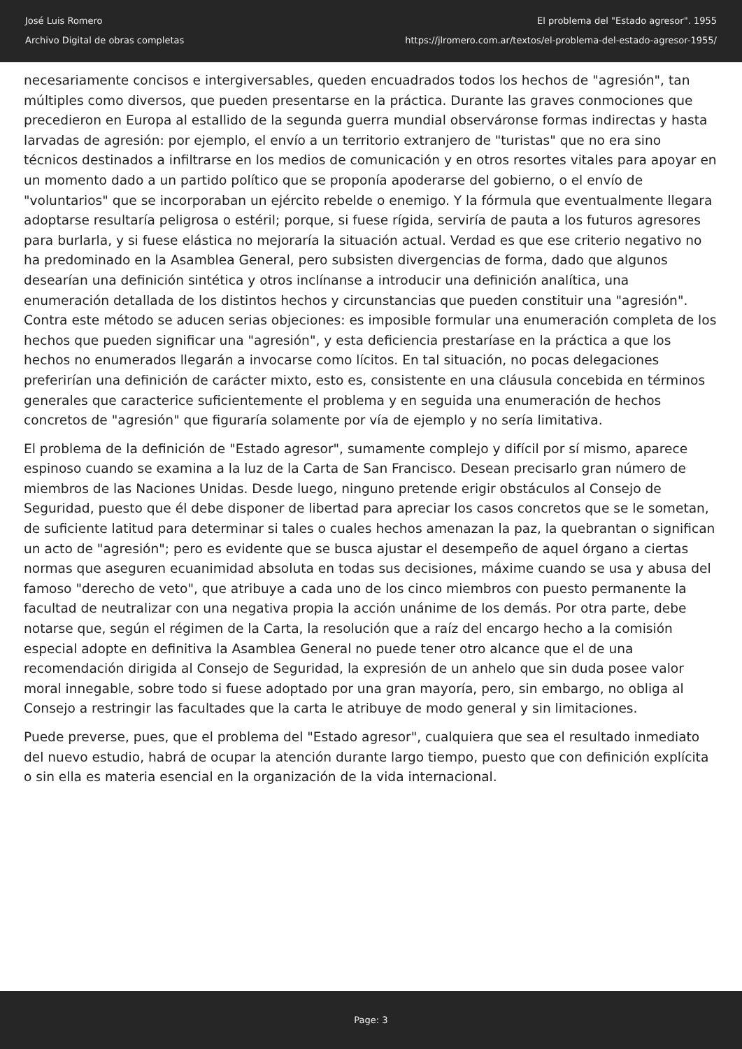José Luis Romero
Archivo Digital de obras completas
El problema del "Estado agresor". 1955
https://jlromero.com.ar/textos/el-problema-del-estado-agresor-1955/
necesariamente concisos e intergiversables, queden encuadrados todos los hechos de "agresión", tan múltiples como diversos, que pueden presentarse en la práctica. Durante las graves conmociones que precedieron en Europa al estallido de la segunda guerra mundial observáronse formas indirectas y hasta larvadas de agresión: por ejemplo, el envío a un territorio extranjero de "turistas" que no era sino técnicos destinados a infiltrarse en los medios de comunicación y en otros resortes vitales para apoyar en un momento dado a un partido político que se proponía apoderarse del gobierno, o el envío de "voluntarios" que se incorporaban un ejército rebelde o enemigo. Y la fórmula que eventualmente llegara adoptarse resultaría peligrosa o estéril; porque, si fuese rígida, serviría de pauta a los futuros agresores para burlarla, y si fuese elástica no mejoraría la situación actual. Verdad es que ese criterio negativo no ha predominado en la Asamblea General, pero subsisten divergencias de forma, dado que algunos desearían una definición sintética y otros inclínanse a introducir una definición analítica, una enumeración detallada de los distintos hechos y circunstancias que pueden constituir una "agresión". Contra este método se aducen serias objeciones: es imposible formular una enumeración completa de los hechos que pueden significar una "agresión", y esta deficiencia prestaríase en la práctica a que los hechos no enumerados llegarán a invocarse como lícitos. En tal situación, no pocas delegaciones preferirían una definición de carácter mixto, esto es, consistente en una cláusula concebida en términos generales que caracterice suficientemente el problema y en seguida una enumeración de hechos concretos de "agresión" que figuraría solamente por vía de ejemplo y no sería limitativa.
El problema de la definición de "Estado agresor", sumamente complejo y difícil por sí mismo, aparece espinoso cuando se examina a la luz de la Carta de San Francisco. Desean precisarlo gran número de miembros de las Naciones Unidas. Desde luego, ninguno pretende erigir obstáculos al Consejo de Seguridad, puesto que él debe disponer de libertad para apreciar los casos concretos que se le sometan, de suficiente latitud para determinar si tales o cuales hechos amenazan la paz, la quebrantan o significan un acto de "agresión"; pero es evidente que se busca ajustar el desempeño de aquel órgano a ciertas normas que aseguren ecuanimidad absoluta en todas sus decisiones, máxime cuando se usa y abusa del famoso "derecho de veto", que atribuye a cada uno de los cinco miembros con puesto permanente la facultad de neutralizar con una negativa propia la acción unánime de los demás. Por otra parte, debe notarse que, según el régimen de la Carta, la resolución que a raíz del encargo hecho a la comisión especial adopte en definitiva la Asamblea General no puede tener otro alcance que el de una recomendación dirigida al Consejo de Seguridad, la expresión de un anhelo que sin duda posee valor moral innegable, sobre todo si fuese adoptado por una gran mayoría, pero, sin embargo, no obliga al Consejo a restringir las facultades que la carta le atribuye de modo general y sin limitaciones.
Puede preverse, pues, que el problema del "Estado agresor", cualquiera que sea el resultado inmediato del nuevo estudio, habrá de ocupar la atención durante largo tiempo, puesto que con definición explícita o sin ella es materia esencial en la organización de la vida internacional.
Page: 3